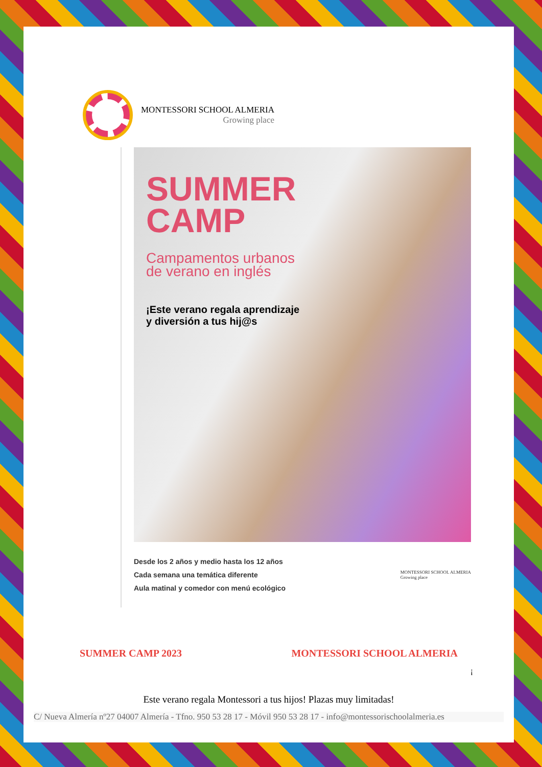MONTESSORI SCHOOL ALMERIA
Growing place
SUMMER
CAMP
Campamentos urbanos
de verano en inglés
¡Este verano regala aprendizaje
y diversión a tus hij@s
Desde los 2 años y medio hasta los 12 años
Cada semana una temática diferente
Aula matinal y comedor con menú ecológico
MONTESSORI SCHOOL ALMERIA
Growing place
SUMMER CAMP 2023 MONTESSORI SCHOOL ALMERIA
¡
Este verano regala Montessori a tus hijos! Plazas muy limitadas!
C/ Nueva Almería nº27 04007 Almería - Tfno. 950 53 28 17 - Móvil 950 53 28 17 - info@montessorischoolalmeria.es